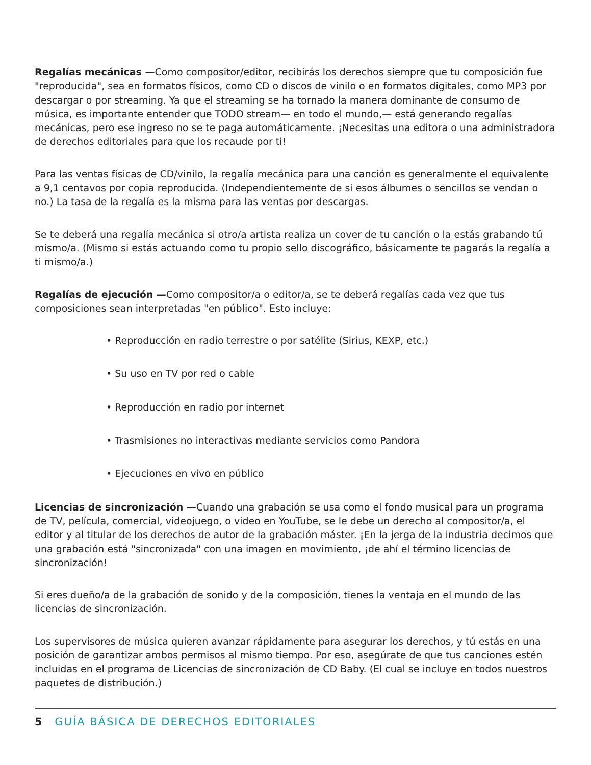Regalías mecánicas —Como compositor/editor, recibirás los derechos siempre que tu composición fue "reproducida", sea en formatos físicos, como CD o discos de vinilo o en formatos digitales, como MP3 por descargar o por streaming. Ya que el streaming se ha tornado la manera dominante de consumo de música, es importante entender que TODO stream— en todo el mundo,— está generando regalías mecánicas, pero ese ingreso no se te paga automáticamente. ¡Necesitas una editora o una administradora de derechos editoriales para que los recaude por ti!
Para las ventas físicas de CD/vinilo, la regalía mecánica para una canción es generalmente el equivalente a 9,1 centavos por copia reproducida. (Independientemente de si esos álbumes o sencillos se vendan o no.) La tasa de la regalía es la misma para las ventas por descargas.
Se te deberá una regalía mecánica si otro/a artista realiza un cover de tu canción o la estás grabando tú mismo/a. (Mismo si estás actuando como tu propio sello discográfico, básicamente te pagarás la regalía a ti mismo/a.)
Regalías de ejecución —Como compositor/a o editor/a, se te deberá regalías cada vez que tus composiciones sean interpretadas "en público". Esto incluye:
• Reproducción en radio terrestre o por satélite (Sirius, KEXP, etc.)
• Su uso en TV por red o cable
• Reproducción en radio por internet
• Trasmisiones no interactivas mediante servicios como Pandora
• Ejecuciones en vivo en público
Licencias de sincronización —Cuando una grabación se usa como el fondo musical para un programa de TV, película, comercial, videojuego, o video en YouTube, se le debe un derecho al compositor/a, el editor y al titular de los derechos de autor de la grabación máster. ¡En la jerga de la industria decimos que una grabación está "sincronizada" con una imagen en movimiento, ¡de ahí el término licencias de sincronización!
Si eres dueño/a de la grabación de sonido y de la composición, tienes la ventaja en el mundo de las licencias de sincronización.
Los supervisores de música quieren avanzar rápidamente para asegurar los derechos, y tú estás en una posición de garantizar ambos permisos al mismo tiempo. Por eso, asegúrate de que tus canciones estén incluidas en el programa de Licencias de sincronización de CD Baby. (El cual se incluye en todos nuestros paquetes de distribución.)
5 GUÍA BÁSICA DE DERECHOS EDITORIALES